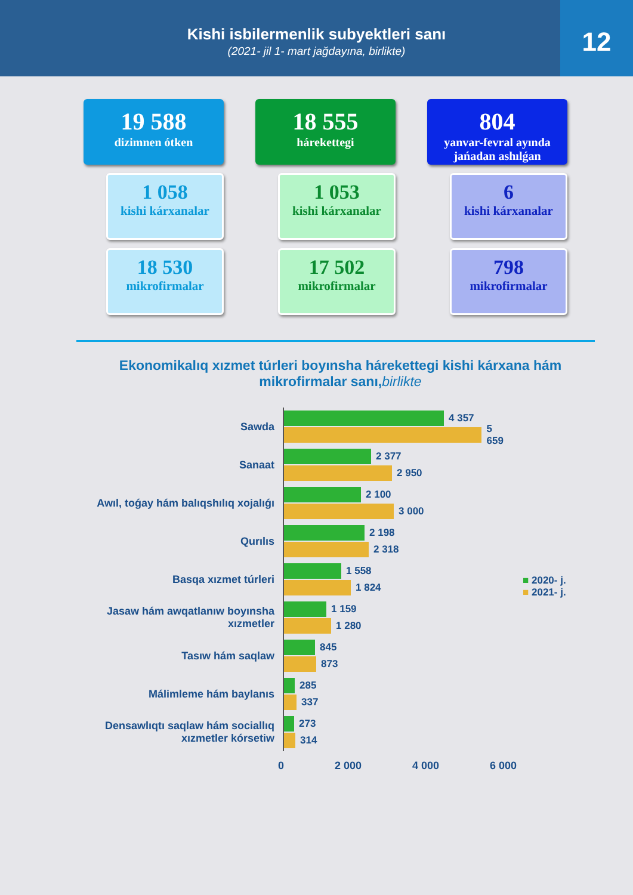Kishi isbilermenlik subyektleri sanı
(2021- jil 1- mart jağdayına, birlikte)
12
19 588
dizimnen ótken
1 058
kishi kárxanalar
18 530
mikrofirmalar
18 555
hárekettegi
1 053
kishi kárxanalar
17 502
mikrofirmalar
804
yanvar-fevral ayında jańadan ashılǵan
6
kishi kárxanalar
798
mikrofirmalar
Ekonomikalıq xızmet túrleri boyınsha hárekettegi kishi kárxana hám mikrofirmalar sanı,birlikte
Sawda
Sanaat
Awıl, toǵay hám balıqshılıq xojalıǵı
Qurılıs
Basqa xızmet túrleri
Jasaw hám awqatlanıw boyınsha xızmetler
Tasıw hám saqlaw
Málimleme hám baylanıs
Densawlıqtı saqlaw hám sociallıq xızmetler kórsetiw
4 357
5 659
2 377
2 950
2 100
3 000
2 198
2 318
1 558
1 824
1 159
1 280
845
873
285
337
273
314
■ 2020- j.
■ 2021- j.
0 2 000 4 000 6 000